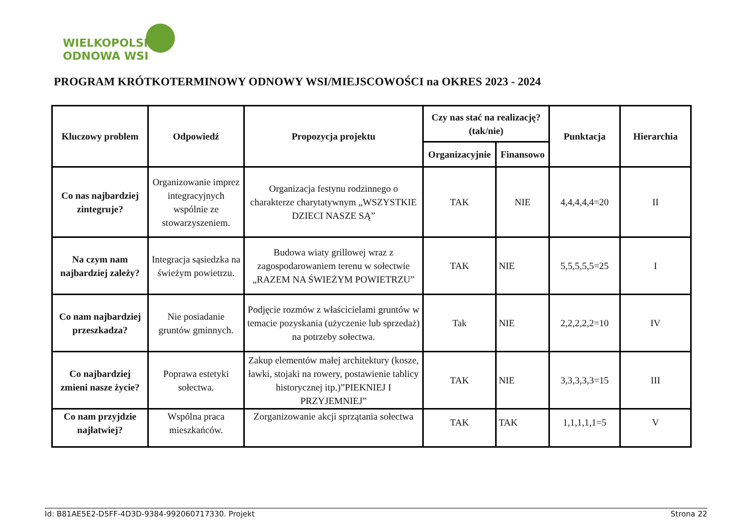WIELKOPOLSKA
ODNOWA WSI
PROGRAM KRÓTKOTERMINOWY ODNOWY WSI/MIEJSCOWOŚCI na OKRES 2023 - 2024
| Kluczowy problem | Odpowiedź | Propozycja projektu | Czy nas stać na realizację? (tak/nie) | | Punktacja | Hierarchia |
| --- | --- | --- | --- | --- | --- | --- |
| | | | Organizacyjnie | Finansowo | | |
| Co nas najbardziej zintegruje? | Organizowanie imprez integracyjnych wspólnie ze stowarzyszeniem. | Organizacja festynu rodzinnego o charakterze charytatywnym „WSZYSTKIE DZIECI NASZE SĄ” | TAK | NIE | 4,4,4,4,4=20 | II |
| Na czym nam najbardziej zależy? | Integracja sąsiedzka na świeżym powietrzu. | Budowa wiaty grillowej wraz z zagospodarowaniem terenu w sołectwie „RAZEM NA ŚWIEŻYM POWIETRZU” | TAK | NIE | 5,5,5,5,5=25 | I |
| Co nam najbardziej przeszkadza? | Nie posiadanie gruntów gminnych. | Podjęcie rozmów z właścicielami gruntów w temacie pozyskania (użyczenie lub sprzedaż) na potrzeby sołectwa. | Tak | NIE | 2,2,2,2,2=10 | IV |
| Co najbardziej zmieni nasze życie? | Poprawa estetyki sołectwa. | Zakup elementów małej architektury (kosze, ławki, stojaki na rowery, postawienie tablicy historycznej itp.)”PIEKNIEJ I PRZYJEMNIEJ” | TAK | NIE | 3,3,3,3,3=15 | III |
| Co nam przyjdzie najłatwiej? | Wspólna praca mieszkańców. | Zorganizowanie akcji sprzątania sołectwa | TAK | TAK | 1,1,1,1,1=5 | V |
Id: B81AE5E2-D5FF-4D3D-9384-992060717330. Projekt Strona 22